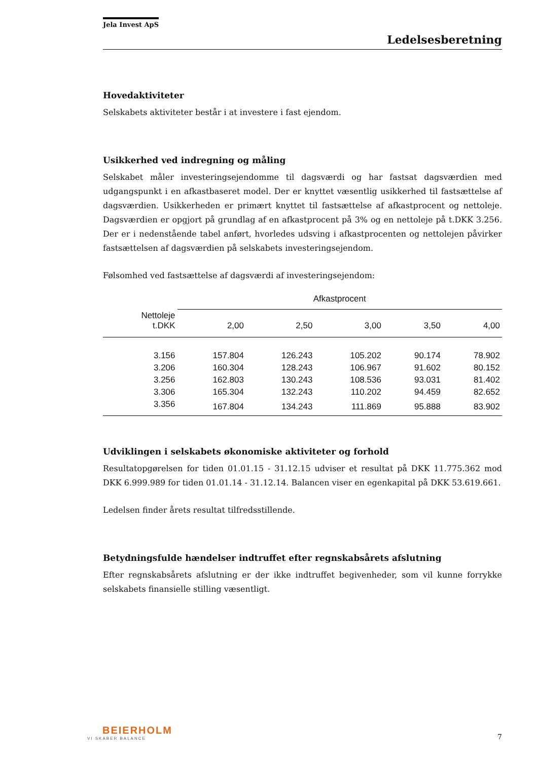Jela Invest ApS
Ledelsesberetning
Hovedaktiviteter
Selskabets aktiviteter består i at investere i fast ejendom.
Usikkerhed ved indregning og måling
Selskabet måler investeringsejendomme til dagsværdi og har fastsat dagsværdien med udgangspunkt i en afkastbaseret model. Der er knyttet væsentlig usikkerhed til fastsættelse af dagsværdien. Usikkerheden er primært knyttet til fastsættelse af afkastprocent og nettoleje. Dagsværdien er opgjort på grundlag af en afkastprocent på 3% og en nettoleje på t.DKK 3.256. Der er i nedenstående tabel anført, hvorledes udsving i afkastprocenten og nettolejen påvirker fastsættelsen af dagsværdien på selskabets investeringsejendom.
Følsomhed ved fastsættelse af dagsværdi af investeringsejendom:
| | Afkastprocent | | | | |
| --- | --- | --- | --- | --- | --- |
| Nettoleje t.DKK | 2,00 | 2,50 | 3,00 | 3,50 | 4,00 |
| 3.156 | 157.804 | 126.243 | 105.202 | 90.174 | 78.902 |
| 3.206 | 160.304 | 128.243 | 106.967 | 91.602 | 80.152 |
| 3.256 | 162.803 | 130.243 | 108.536 | 93.031 | 81.402 |
| 3.306 | 165.304 | 132.243 | 110.202 | 94.459 | 82.652 |
| 3.356 | 167.804 | 134.243 | 111.869 | 95.888 | 83.902 |
Udviklingen i selskabets økonomiske aktiviteter og forhold
Resultatopgørelsen for tiden 01.01.15 - 31.12.15 udviser et resultat på DKK 11.775.362 mod DKK 6.999.989 for tiden 01.01.14 - 31.12.14. Balancen viser en egenkapital på DKK 53.619.661.
Ledelsen finder årets resultat tilfredsstillende.
Betydningsfulde hændelser indtruffet efter regnskabsårets afslutning
Efter regnskabsårets afslutning er der ikke indtruffet begivenheder, som vil kunne forrykke selskabets finansielle stilling væsentligt.
BEIERHOLM
VI SKABER BALANCE
7